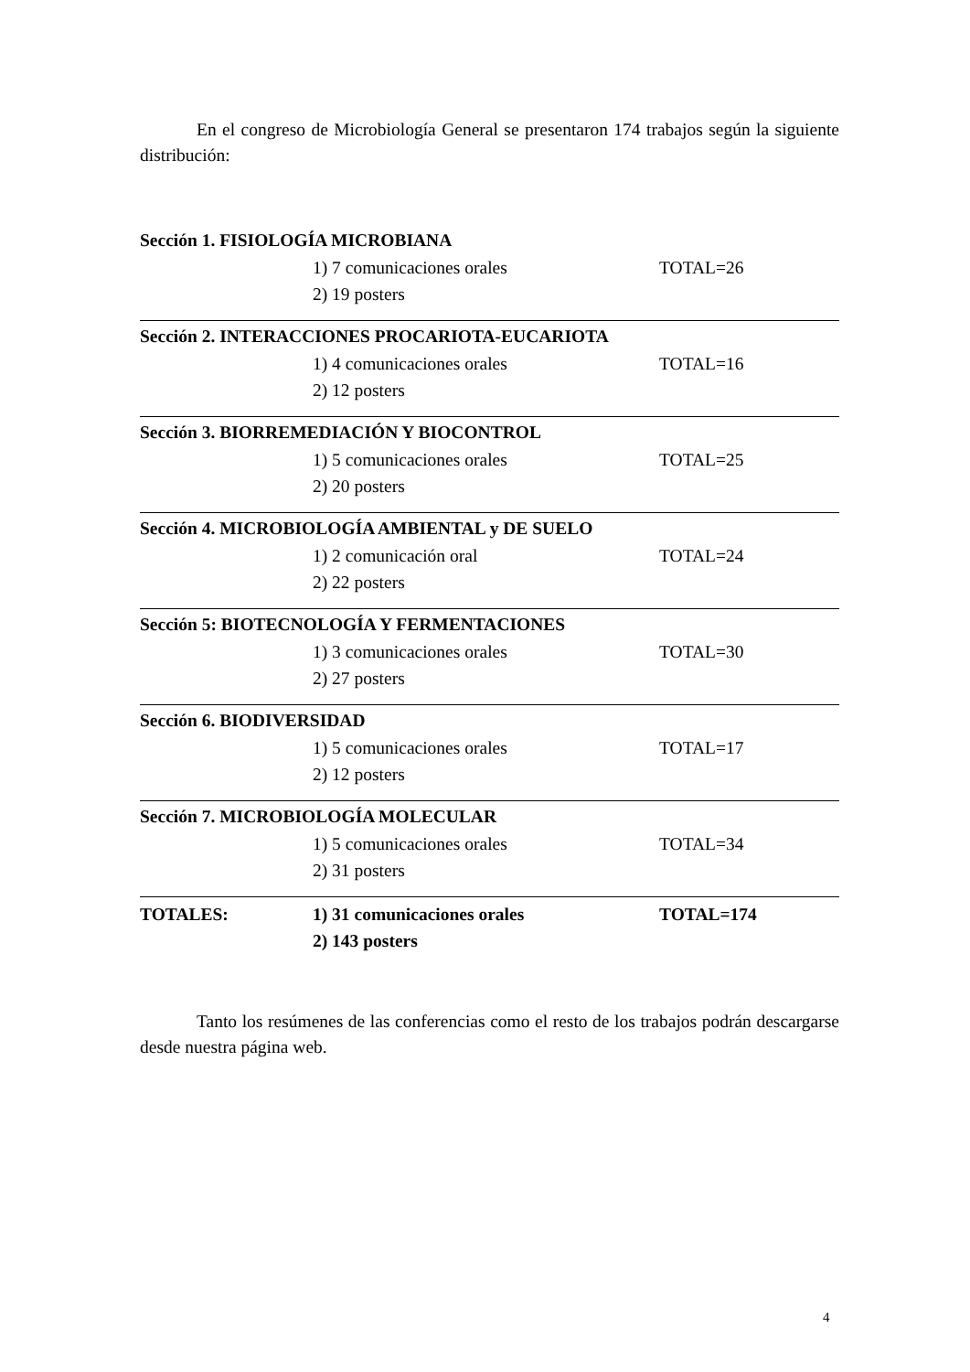En el congreso de Microbiología General se presentaron 174 trabajos según la siguiente distribución:
Sección 1. FISIOLOGÍA MICROBIANA
1) 7 comunicaciones orales TOTAL=26
2) 19 posters
Sección 2. INTERACCIONES PROCARIOTA-EUCARIOTA
1) 4 comunicaciones orales TOTAL=16
2) 12 posters
Sección 3. BIORREMEDIACIÓN Y BIOCONTROL
1) 5 comunicaciones orales TOTAL=25
2) 20 posters
Sección 4. MICROBIOLOGÍA AMBIENTAL y DE SUELO
1) 2 comunicación oral TOTAL=24
2) 22 posters
Sección 5: BIOTECNOLOGÍA Y FERMENTACIONES
1) 3 comunicaciones orales TOTAL=30
2) 27 posters
Sección 6. BIODIVERSIDAD
1) 5 comunicaciones orales TOTAL=17
2) 12 posters
Sección 7. MICROBIOLOGÍA MOLECULAR
1) 5 comunicaciones orales TOTAL=34
2) 31 posters
TOTALES: 1) 31 comunicaciones orales TOTAL=174
2) 143 posters
Tanto los resúmenes de las conferencias como el resto de los trabajos podrán descargarse desde nuestra página web.
4